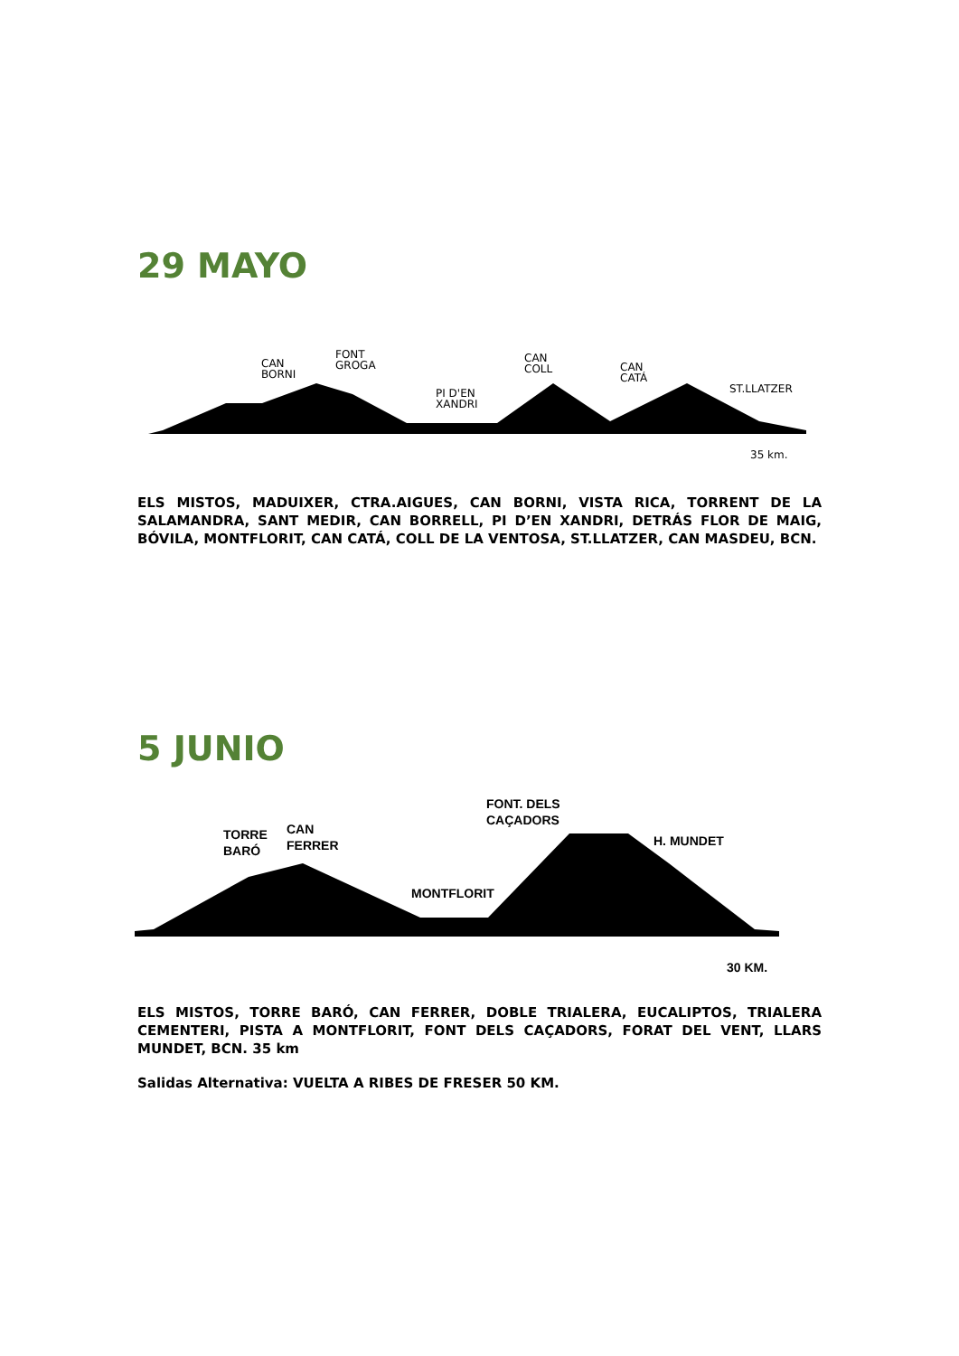29 MAYO
CAN
BORNI
FONT
GROGA
PI D'EN
XANDRI
CAN
COLL
CAN
CATÁ
ST.LLATZER
35 km.
ELS MISTOS, MADUIXER, CTRA.AIGUES, CAN BORNI, VISTA RICA, TORRENT DE LA SALAMANDRA, SANT MEDIR, CAN BORRELL, PI D’EN XANDRI, DETRÁS FLOR DE MAIG, BÓVILA, MONTFLORIT, CAN CATÁ, COLL DE LA VENTOSA, ST.LLATZER, CAN MASDEU, BCN.
5 JUNIO
TORRE
BARÓ
CAN
FERRER
FONT. DELS
CAÇADORS
H. MUNDET
MONTFLORIT
30 KM.
ELS MISTOS, TORRE BARÓ, CAN FERRER, DOBLE TRIALERA, EUCALIPTOS, TRIALERA CEMENTERI, PISTA A MONTFLORIT, FONT DELS CAÇADORS, FORAT DEL VENT, LLARS MUNDET, BCN. 35 km
Salidas Alternativa: VUELTA A RIBES DE FRESER 50 KM.